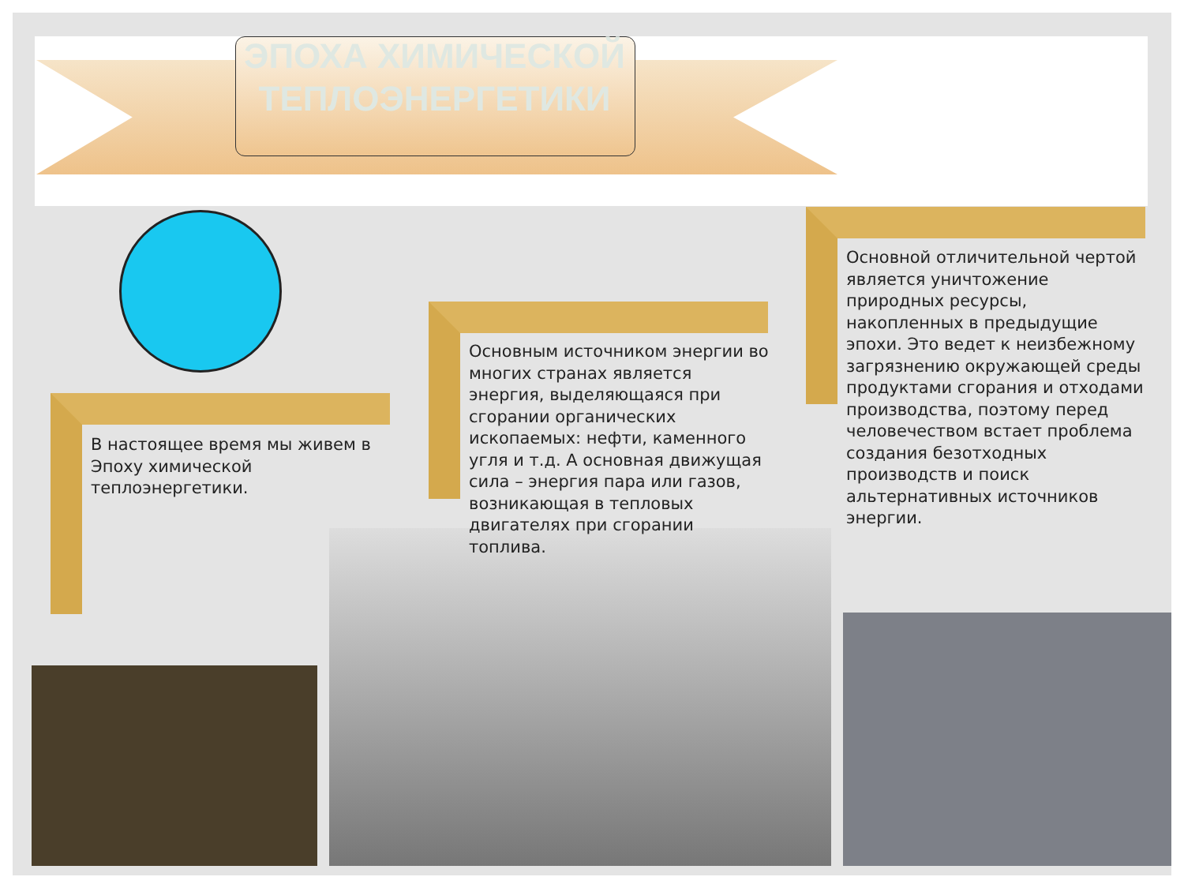ЭПОХА ХИМИЧЕСКОЙ ТЕПЛОЭНЕРГЕТИКИ
В настоящее время мы живем в Эпоху химической теплоэнергетики.
Основным источником энергии во многих странах является энергия, выделяющаяся при сгорании органических ископаемых: нефти, каменного угля и т.д. А основная движущая сила – энергия пара или газов, возникающая в тепловых двигателях при сгорании топлива.
Основной отличительной чертой является уничтожение природных ресурсы, накопленных в предыдущие эпохи. Это ведет к неизбежному загрязнению окружающей среды продуктами сгорания и отходами производства, поэтому перед человечеством встает проблема создания безотходных производств и поиск альтернативных источников энергии.